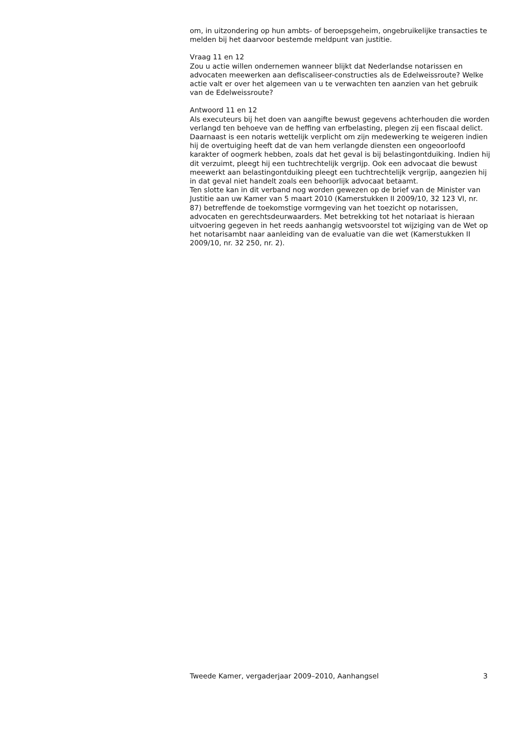om, in uitzondering op hun ambts- of beroepsgeheim, ongebruikelijke transacties te melden bij het daarvoor bestemde meldpunt van justitie.
Vraag 11 en 12
Zou u actie willen ondernemen wanneer blijkt dat Nederlandse notarissen en advocaten meewerken aan defiscaliseer-constructies als de Edelweissroute? Welke actie valt er over het algemeen van u te verwachten ten aanzien van het gebruik van de Edelweissroute?
Antwoord 11 en 12
Als executeurs bij het doen van aangifte bewust gegevens achterhouden die worden verlangd ten behoeve van de heffing van erfbelasting, plegen zij een fiscaal delict. Daarnaast is een notaris wettelijk verplicht om zijn medewerking te weigeren indien hij de overtuiging heeft dat de van hem verlangde diensten een ongeoorloofd karakter of oogmerk hebben, zoals dat het geval is bij belastingontduiking. Indien hij dit verzuimt, pleegt hij een tuchtrechtelijk vergrijp. Ook een advocaat die bewust meewerkt aan belastingontduiking pleegt een tuchtrechtelijk vergrijp, aangezien hij in dat geval niet handelt zoals een behoorlijk advocaat betaamt.
Ten slotte kan in dit verband nog worden gewezen op de brief van de Minister van Justitie aan uw Kamer van 5 maart 2010 (Kamerstukken II 2009/10, 32 123 VI, nr. 87) betreffende de toekomstige vormgeving van het toezicht op notarissen, advocaten en gerechtsdeurwaarders. Met betrekking tot het notariaat is hieraan uitvoering gegeven in het reeds aanhangig wetsvoorstel tot wijziging van de Wet op het notarisambt naar aanleiding van de evaluatie van die wet (Kamerstukken II 2009/10, nr. 32 250, nr. 2).
Tweede Kamer, vergaderjaar 2009–2010, Aanhangsel 3